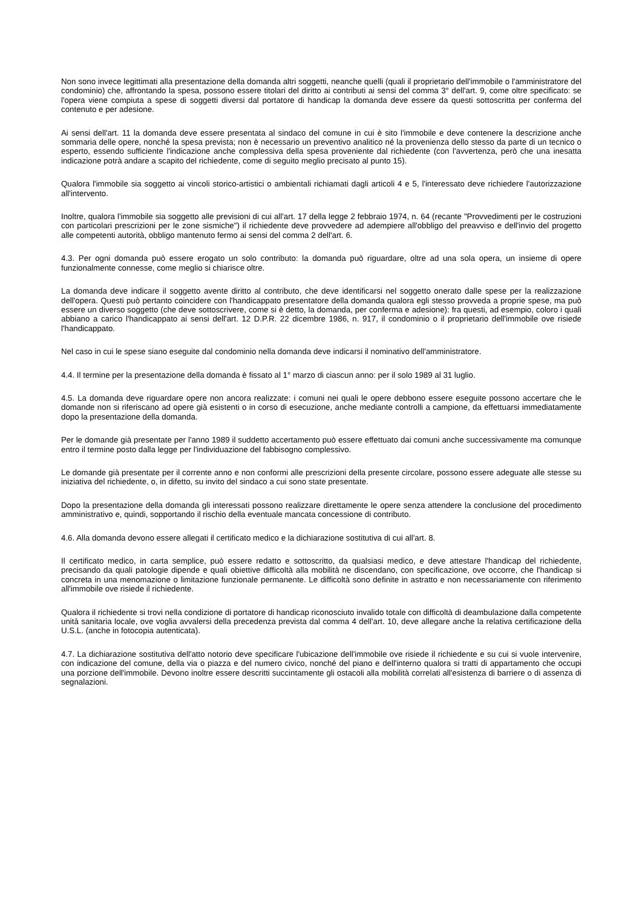Non sono invece legittimati alla presentazione della domanda altri soggetti, neanche quelli (quali il proprietario dell'immobile o l'amministratore del condominio) che, affrontando la spesa, possono essere titolari del diritto ai contributi ai sensi del comma 3° dell'art. 9, come oltre specificato: se l'opera viene compiuta a spese di soggetti diversi dal portatore di handicap la domanda deve essere da questi sottoscritta per conferma del contenuto e per adesione.
Ai sensi dell'art. 11 la domanda deve essere presentata al sindaco del comune in cui è sito l'immobile e deve contenere la descrizione anche sommaria delle opere, nonché la spesa prevista; non è necessario un preventivo analitico né la provenienza dello stesso da parte di un tecnico o esperto, essendo sufficiente l'indicazione anche complessiva della spesa proveniente dal richiedente (con l'avvertenza, però che una inesatta indicazione potrà andare a scapito del richiedente, come di seguito meglio precisato al punto 15).
Qualora l'immobile sia soggetto ai vincoli storico-artistici o ambientali richiamati dagli articoli 4 e 5, l'interessato deve richiedere l'autorizzazione all'intervento.
Inoltre, qualora l'immobile sia soggetto alle previsioni di cui all'art. 17 della legge 2 febbraio 1974, n. 64 (recante "Provvedimenti per le costruzioni con particolari prescrizioni per le zone sismiche") il richiedente deve provvedere ad adempiere all'obbligo del preavviso e dell'invio del progetto alle competenti autorità, obbligo mantenuto fermo ai sensi del comma 2 dell'art. 6.
4.3. Per ogni domanda può essere erogato un solo contributo: la domanda può riguardare, oltre ad una sola opera, un insieme di opere funzionalmente connesse, come meglio si chiarisce oltre.
La domanda deve indicare il soggetto avente diritto al contributo, che deve identificarsi nel soggetto onerato dalle spese per la realizzazione dell'opera. Questi può pertanto coincidere con l'handicappato presentatore della domanda qualora egli stesso provveda a proprie spese, ma può essere un diverso soggetto (che deve sottoscrivere, come si è detto, la domanda, per conferma e adesione): fra questi, ad esempio, coloro i quali abbiano a carico l'handicappato ai sensi dell'art. 12 D.P.R. 22 dicembre 1986, n. 917, il condominio o il proprietario dell'immobile ove risiede l'handicappato.
Nel caso in cui le spese siano eseguite dal condominio nella domanda deve indicarsi il nominativo dell'amministratore.
4.4. Il termine per la presentazione della domanda è fissato al 1° marzo di ciascun anno: per il solo 1989 al 31 luglio.
4.5. La domanda deve riguardare opere non ancora realizzate: i comuni nei quali le opere debbono essere eseguite possono accertare che le domande non si riferiscano ad opere già esistenti o in corso di esecuzione, anche mediante controlli a campione, da effettuarsi immediatamente dopo la presentazione della domanda.
Per le domande già presentate per l'anno 1989 il suddetto accertamento può essere effettuato dai comuni anche successivamente ma comunque entro il termine posto dalla legge per l'individuazione del fabbisogno complessivo.
Le domande già presentate per il corrente anno e non conformi alle prescrizioni della presente circolare, possono essere adeguate alle stesse su iniziativa del richiedente, o, in difetto, su invito del sindaco a cui sono state presentate.
Dopo la presentazione della domanda gli interessati possono realizzare direttamente le opere senza attendere la conclusione del procedimento amministrativo e, quindi, sopportando il rischio della eventuale mancata concessione di contributo.
4.6. Alla domanda devono essere allegati il certificato medico e la dichiarazione sostitutiva di cui all'art. 8.
Il certificato medico, in carta semplice, può essere redatto e sottoscritto, da qualsiasi medico, e deve attestare l'handicap del richiedente, precisando da quali patologie dipende e quali obiettive difficoltà alla mobilità ne discendano, con specificazione, ove occorre, che l'handicap si concreta in una menomazione o limitazione funzionale permanente. Le difficoltà sono definite in astratto e non necessariamente con riferimento all'immobile ove risiede il richiedente.
Qualora il richiedente si trovi nella condizione di portatore di handicap riconosciuto invalido totale con difficoltà di deambulazione dalla competente unità sanitaria locale, ove voglia avvalersi della precedenza prevista dal comma 4 dell'art. 10, deve allegare anche la relativa certificazione della U.S.L. (anche in fotocopia autenticata).
4.7. La dichiarazione sostitutiva dell'atto notorio deve specificare l'ubicazione dell'immobile ove risiede il richiedente e su cui si vuole intervenire, con indicazione del comune, della via o piazza e del numero civico, nonché del piano e dell'interno qualora si tratti di appartamento che occupi una porzione dell'immobile. Devono inoltre essere descritti succintamente gli ostacoli alla mobilità correlati all'esistenza di barriere o di assenza di segnalazioni.